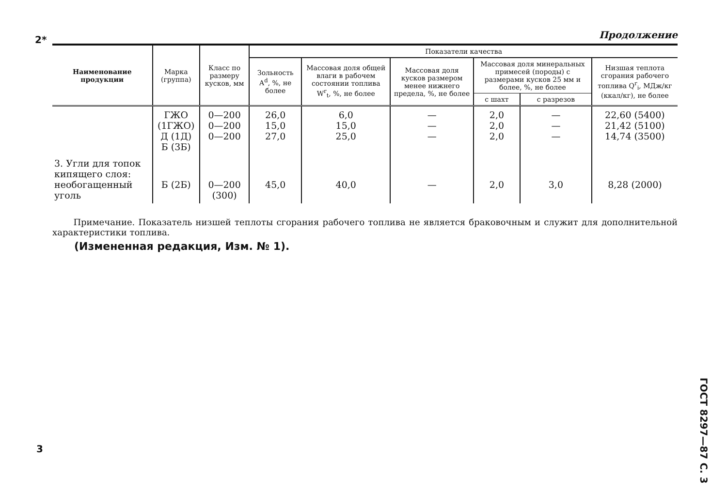2*
Продолжение
| Наименование продукции | Марка (группа) | Класс по размеру кусков, мм | Показатели качества | | | | | |
| --- | --- | --- | --- | --- | --- | --- | --- | --- |
| | | | Зольность A<sup>d</sup>, %, не более | Массовая доля общей влаги в рабочем состоянии топлива W<sup>r</sup><sub>t</sub>, %, не более | Массовая доля кусков размером менее нижнего предела, %, не более | Массовая доля минеральных примесей (породы) с размерами кусков 25 мм и более, %, не более | | Низшая теплота сгорания рабочего топлива Q<sup>r</sup><sub>i</sub>, МДж/кг (ккал/кг), не более |
| | | | | | | с шахт | с разрезов | |
| | ГЖО (1ГЖО) Д (1Д) Б (3Б) | 0—200 0—200 0—200 | 26,0 15,0 27,0 | 6,0 15,0 25,0 | — — — | 2,0 2,0 2,0 | — — — | 22,60 (5400) 21,42 (5100) 14,74 (3500) |
| 3. Угли для топок кипящего слоя: необогащенный уголь | Б (2Б) | 0—200 (300) | 45,0 | 40,0 | — | 2,0 | 3,0 | 8,28 (2000) |
Примечание. Показатель низшей теплоты сгорания рабочего топлива не является браковочным и служит для дополнительной характеристики топлива.
(Измененная редакция, Изм. № 1).
3
ГОСТ 8297—87 С. 3